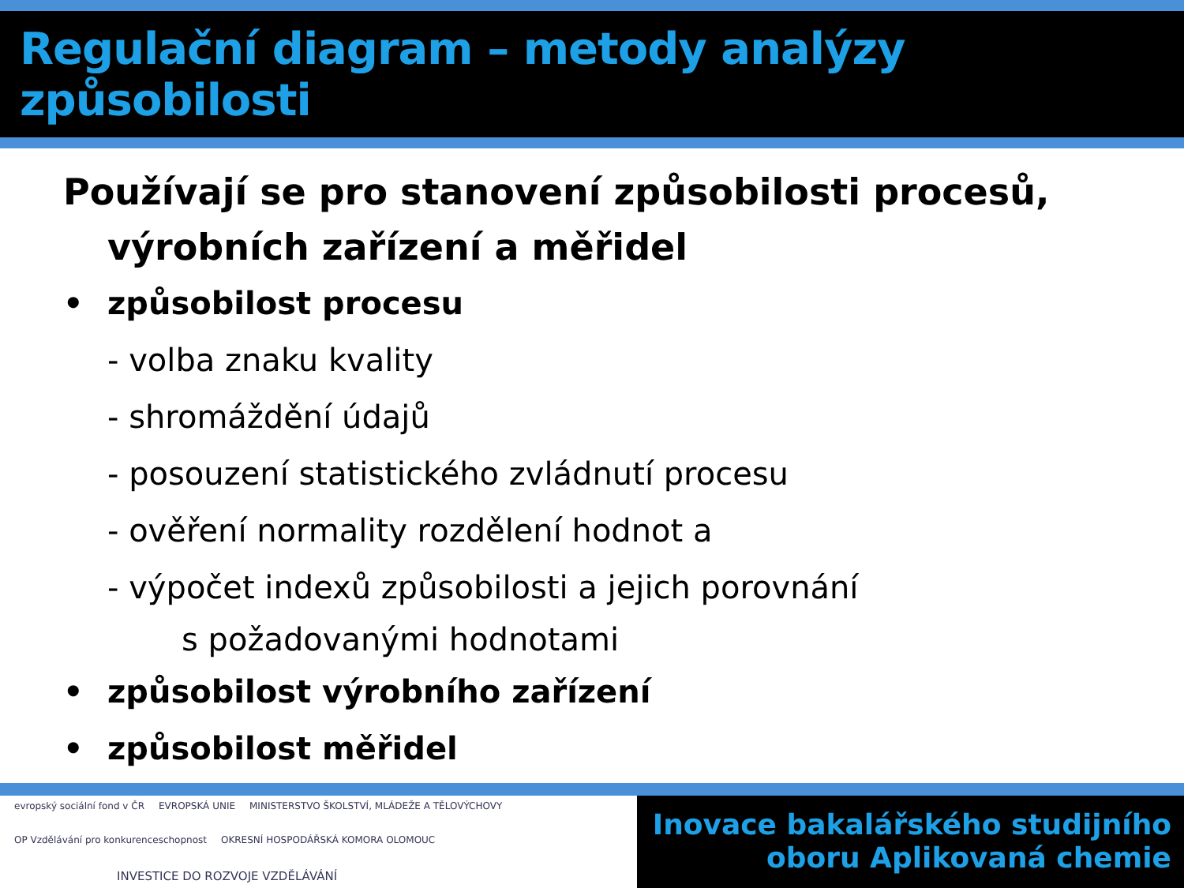Regulační diagram – metody analýzy způsobilosti
Používají se pro stanovení způsobilosti procesů,
výrobních zařízení a měřidel
• způsobilost procesu
- volba znaku kvality
- shromáždění údajů
- posouzení statistického zvládnutí procesu
- ověření normality rozdělení hodnot a
- výpočet indexů způsobilosti a jejich porovnání
s požadovanými hodnotami
• způsobilost výrobního zařízení
• způsobilost měřidel
evropský sociální fond v ČR EVROPSKÁ UNIE MINISTERSTVO ŠKOLSTVÍ, MLÁDEŽE A TĚLOVÝCHOVY OP Vzdělávání pro konkurenceschopnost OKRESNÍ HOSPODÁŘSKÁ KOMORA OLOMOUC INVESTICE DO ROZVOJE VZDĚLÁVÁNÍ
Inovace bakalářského studijního
oboru Aplikovaná chemie